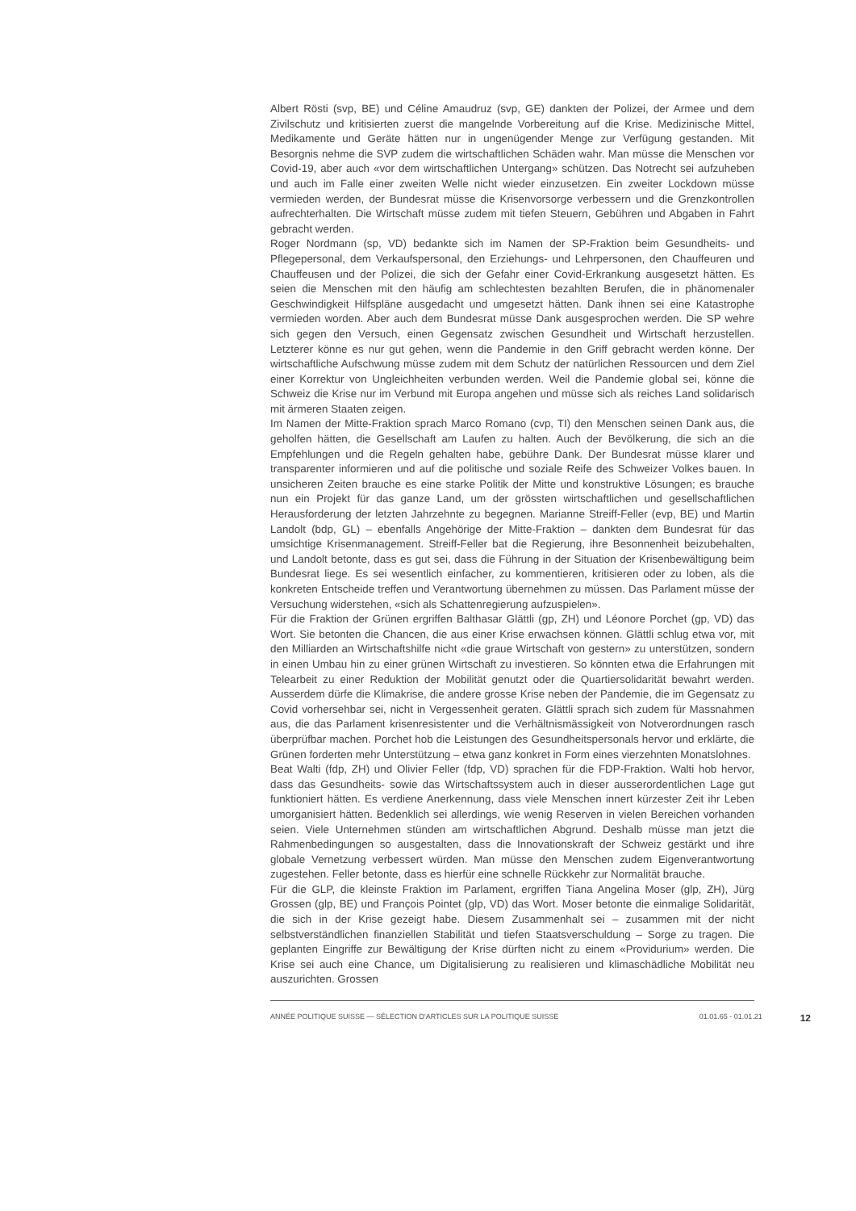Albert Rösti (svp, BE) und Céline Amaudruz (svp, GE) dankten der Polizei, der Armee und dem Zivilschutz und kritisierten zuerst die mangelnde Vorbereitung auf die Krise. Medizinische Mittel, Medikamente und Geräte hätten nur in ungenügender Menge zur Verfügung gestanden. Mit Besorgnis nehme die SVP zudem die wirtschaftlichen Schäden wahr. Man müsse die Menschen vor Covid-19, aber auch «vor dem wirtschaftlichen Untergang» schützen. Das Notrecht sei aufzuheben und auch im Falle einer zweiten Welle nicht wieder einzusetzen. Ein zweiter Lockdown müsse vermieden werden, der Bundesrat müsse die Krisenvorsorge verbessern und die Grenzkontrollen aufrechterhalten. Die Wirtschaft müsse zudem mit tiefen Steuern, Gebühren und Abgaben in Fahrt gebracht werden.
Roger Nordmann (sp, VD) bedankte sich im Namen der SP-Fraktion beim Gesundheits- und Pflegepersonal, dem Verkaufspersonal, den Erziehungs- und Lehrpersonen, den Chauffeuren und Chauffeusen und der Polizei, die sich der Gefahr einer Covid-Erkrankung ausgesetzt hätten. Es seien die Menschen mit den häufig am schlechtesten bezahlten Berufen, die in phänomenaler Geschwindigkeit Hilfspläne ausgedacht und umgesetzt hätten. Dank ihnen sei eine Katastrophe vermieden worden. Aber auch dem Bundesrat müsse Dank ausgesprochen werden. Die SP wehre sich gegen den Versuch, einen Gegensatz zwischen Gesundheit und Wirtschaft herzustellen. Letzterer könne es nur gut gehen, wenn die Pandemie in den Griff gebracht werden könne. Der wirtschaftliche Aufschwung müsse zudem mit dem Schutz der natürlichen Ressourcen und dem Ziel einer Korrektur von Ungleichheiten verbunden werden. Weil die Pandemie global sei, könne die Schweiz die Krise nur im Verbund mit Europa angehen und müsse sich als reiches Land solidarisch mit ärmeren Staaten zeigen.
Im Namen der Mitte-Fraktion sprach Marco Romano (cvp, TI) den Menschen seinen Dank aus, die geholfen hätten, die Gesellschaft am Laufen zu halten. Auch der Bevölkerung, die sich an die Empfehlungen und die Regeln gehalten habe, gebühre Dank. Der Bundesrat müsse klarer und transparenter informieren und auf die politische und soziale Reife des Schweizer Volkes bauen. In unsicheren Zeiten brauche es eine starke Politik der Mitte und konstruktive Lösungen; es brauche nun ein Projekt für das ganze Land, um der grössten wirtschaftlichen und gesellschaftlichen Herausforderung der letzten Jahrzehnte zu begegnen. Marianne Streiff-Feller (evp, BE) und Martin Landolt (bdp, GL) – ebenfalls Angehörige der Mitte-Fraktion – dankten dem Bundesrat für das umsichtige Krisenmanagement. Streiff-Feller bat die Regierung, ihre Besonnenheit beizubehalten, und Landolt betonte, dass es gut sei, dass die Führung in der Situation der Krisenbewältigung beim Bundesrat liege. Es sei wesentlich einfacher, zu kommentieren, kritisieren oder zu loben, als die konkreten Entscheide treffen und Verantwortung übernehmen zu müssen. Das Parlament müsse der Versuchung widerstehen, «sich als Schattenregierung aufzuspielen».
Für die Fraktion der Grünen ergriffen Balthasar Glättli (gp, ZH) und Léonore Porchet (gp, VD) das Wort. Sie betonten die Chancen, die aus einer Krise erwachsen können. Glättli schlug etwa vor, mit den Milliarden an Wirtschaftshilfe nicht «die graue Wirtschaft von gestern» zu unterstützen, sondern in einen Umbau hin zu einer grünen Wirtschaft zu investieren. So könnten etwa die Erfahrungen mit Telearbeit zu einer Reduktion der Mobilität genutzt oder die Quartiersolidarität bewahrt werden. Ausserdem dürfe die Klimakrise, die andere grosse Krise neben der Pandemie, die im Gegensatz zu Covid vorhersehbar sei, nicht in Vergessenheit geraten. Glättli sprach sich zudem für Massnahmen aus, die das Parlament krisenresistenter und die Verhältnismässigkeit von Notverordnungen rasch überprüfbar machen. Porchet hob die Leistungen des Gesundheitspersonals hervor und erklärte, die Grünen forderten mehr Unterstützung – etwa ganz konkret in Form eines vierzehnten Monatslohnes.
Beat Walti (fdp, ZH) und Olivier Feller (fdp, VD) sprachen für die FDP-Fraktion. Walti hob hervor, dass das Gesundheits- sowie das Wirtschaftssystem auch in dieser ausserordentlichen Lage gut funktioniert hätten. Es verdiene Anerkennung, dass viele Menschen innert kürzester Zeit ihr Leben umorganisiert hätten. Bedenklich sei allerdings, wie wenig Reserven in vielen Bereichen vorhanden seien. Viele Unternehmen stünden am wirtschaftlichen Abgrund. Deshalb müsse man jetzt die Rahmenbedingungen so ausgestalten, dass die Innovationskraft der Schweiz gestärkt und ihre globale Vernetzung verbessert würden. Man müsse den Menschen zudem Eigenverantwortung zugestehen. Feller betonte, dass es hierfür eine schnelle Rückkehr zur Normalität brauche.
Für die GLP, die kleinste Fraktion im Parlament, ergriffen Tiana Angelina Moser (glp, ZH), Jürg Grossen (glp, BE) und François Pointet (glp, VD) das Wort. Moser betonte die einmalige Solidarität, die sich in der Krise gezeigt habe. Diesem Zusammenhalt sei – zusammen mit der nicht selbstverständlichen finanziellen Stabilität und tiefen Staatsverschuldung – Sorge zu tragen. Die geplanten Eingriffe zur Bewältigung der Krise dürften nicht zu einem «Providurium» werden. Die Krise sei auch eine Chance, um Digitalisierung zu realisieren und klimaschädliche Mobilität neu auszurichten. Grossen
ANNÉE POLITIQUE SUISSE — SÉLECTION D'ARTICLES SUR LA POLITIQUE SUISSE 01.01.65 - 01.01.21 12